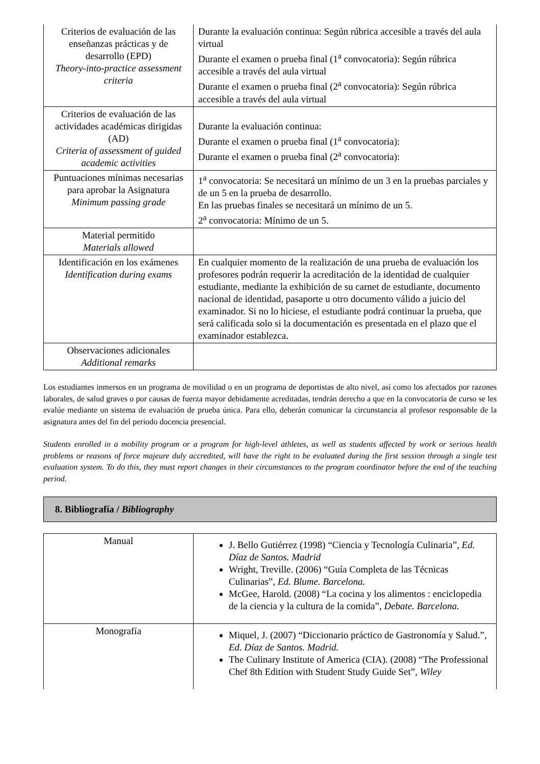| Criterios de evaluación de las enseñanzas prácticas y de desarrollo (EPD) Theory-into-practice assessment criteria | Durante la evaluación continua: Según rúbrica accesible a través del aula virtual Durante el examen o prueba final (1<sup>a</sup> convocatoria): Según rúbrica accesible a través del aula virtual Durante el examen o prueba final (2<sup>a</sup> convocatoria): Según rúbrica accesible a través del aula virtual |
| Criterios de evaluación de las actividades académicas dirigidas (AD) Criteria of assessment of guided academic activities | Durante la evaluación continua: Durante el examen o prueba final (1<sup>a</sup> convocatoria): Durante el examen o prueba final (2<sup>a</sup> convocatoria): |
| Puntuaciones mínimas necesarias para aprobar la Asignatura Minimum passing grade | 1<sup>a</sup> convocatoria: Se necesitará un mínimo de un 3 en la pruebas parciales y de un 5 en la prueba de desarrollo. En las pruebas finales se necesitará un mínimo de un 5. 2<sup>a</sup> convocatoria: Mínimo de un 5. |
| Material permitido Materials allowed | |
| Identificación en los exámenes Identification during exams | En cualquier momento de la realización de una prueba de evaluación los profesores podrán requerir la acreditación de la identidad de cualquier estudiante, mediante la exhibición de su carnet de estudiante, documento nacional de identidad, pasaporte u otro documento válido a juicio del examinador. Si no lo hiciese, el estudiante podrá continuar la prueba, que será calificada solo si la documentación es presentada en el plazo que el examinador establezca. |
| Observaciones adicionales Additional remarks | |
Los estudiantes inmersos en un programa de movilidad o en un programa de deportistas de alto nivel, así como los afectados por razones laborales, de salud graves o por causas de fuerza mayor debidamente acreditadas, tendrán derecho a que en la convocatoria de curso se les evalúe mediante un sistema de evaluación de prueba única. Para ello, deberán comunicar la circunstancia al profesor responsable de la asignatura antes del fin del periodo docencia presencial.
Students enrolled in a mobility program or a program for high-level athletes, as well as students affected by work or serious health problems or reasons of force majeure duly accredited, will have the right to be evaluated during the first session through a single test evaluation system. To do this, they must report changes in their circumstances to the program coordinator before the end of the teaching period.
8. Bibliografía / Bibliography
| Manual | J. Bello Gutiérrez (1998) “Ciencia y Tecnología Culinaria”, Ed. Díaz de Santos. Madrid Wright, Treville. (2006) “Guía Completa de las Técnicas Culinarias”, Ed. Blume. Barcelona. McGee, Harold. (2008) “La cocina y los alimentos : enciclopedia de la ciencia y la cultura de la comida”, Debate. Barcelona. |
| Monografía | Miquel, J. (2007) “Diccionario práctico de Gastronomía y Salud.”, Ed. Díaz de Santos. Madrid. The Culinary Institute of America (CIA). (2008) “The Professional Chef 8th Edition with Student Study Guide Set”, Wiley |